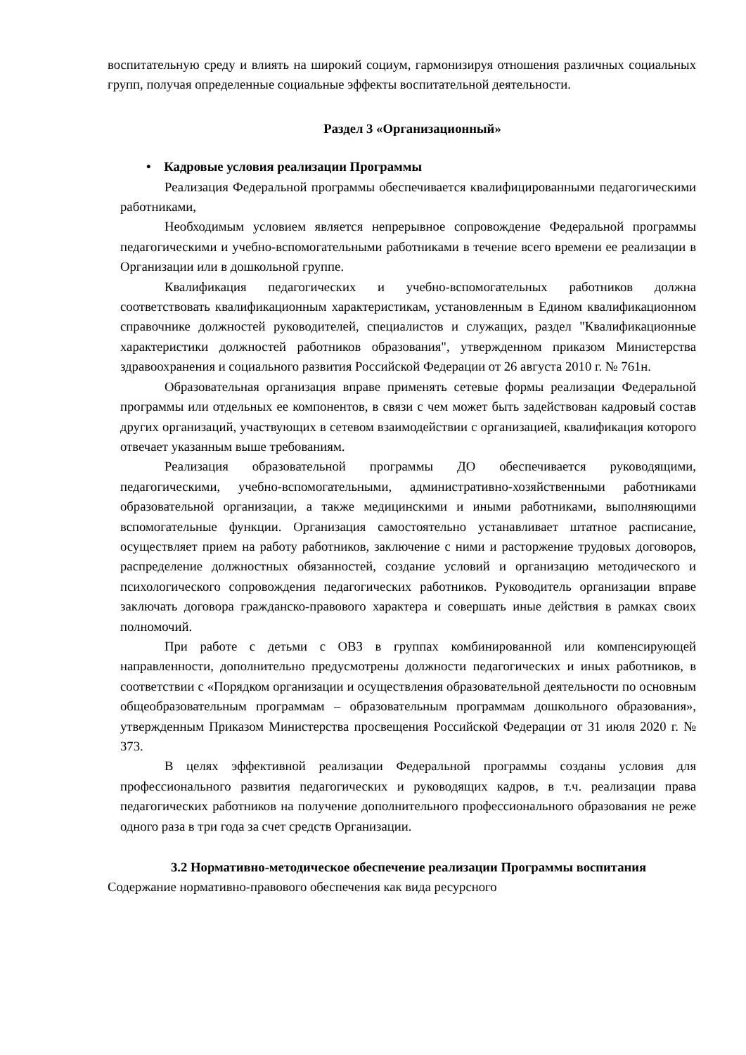воспитательную среду и влиять на широкий социум, гармонизируя отношения различных социальных групп, получая определенные социальные эффекты воспитательной деятельности.
Раздел 3 «Организационный»
• Кадровые условия реализации Программы
Реализация Федеральной программы обеспечивается квалифицированными педагогическими работниками,
Необходимым условием является непрерывное сопровождение Федеральной программы педагогическими и учебно-вспомогательными работниками в течение всего времени ее реализации в Организации или в дошкольной группе.
Квалификация педагогических и учебно-вспомогательных работников должна соответствовать квалификационным характеристикам, установленным в Едином квалификационном справочнике должностей руководителей, специалистов и служащих, раздел "Квалификационные характеристики должностей работников образования", утвержденном приказом Министерства здравоохранения и социального развития Российской Федерации от 26 августа 2010 г. № 761н.
Образовательная организация вправе применять сетевые формы реализации Федеральной программы или отдельных ее компонентов, в связи с чем может быть задействован кадровый состав других организаций, участвующих в сетевом взаимодействии с организацией, квалификация которого отвечает указанным выше требованиям.
Реализация образовательной программы ДО обеспечивается руководящими, педагогическими, учебно-вспомогательными, административно-хозяйственными работниками образовательной организации, а также медицинскими и иными работниками, выполняющими вспомогательные функции. Организация самостоятельно устанавливает штатное расписание, осуществляет прием на работу работников, заключение с ними и расторжение трудовых договоров, распределение должностных обязанностей, создание условий и организацию методического и психологического сопровождения педагогических работников. Руководитель организации вправе заключать договора гражданско-правового характера и совершать иные действия в рамках своих полномочий.
При работе с детьми с ОВЗ в группах комбинированной или компенсирующей направленности, дополнительно предусмотрены должности педагогических и иных работников, в соответствии с «Порядком организации и осуществления образовательной деятельности по основным общеобразовательным программам – образовательным программам дошкольного образования», утвержденным Приказом Министерства просвещения Российской Федерации от 31 июля 2020 г. № 373.
В целях эффективной реализации Федеральной программы созданы условия для профессионального развития педагогических и руководящих кадров, в т.ч. реализации права педагогических работников на получение дополнительного профессионального образования не реже одного раза в три года за счет средств Организации.
3.2 Нормативно-методическое обеспечение реализации Программы воспитания
Содержание нормативно-правового обеспечения как вида ресурсного